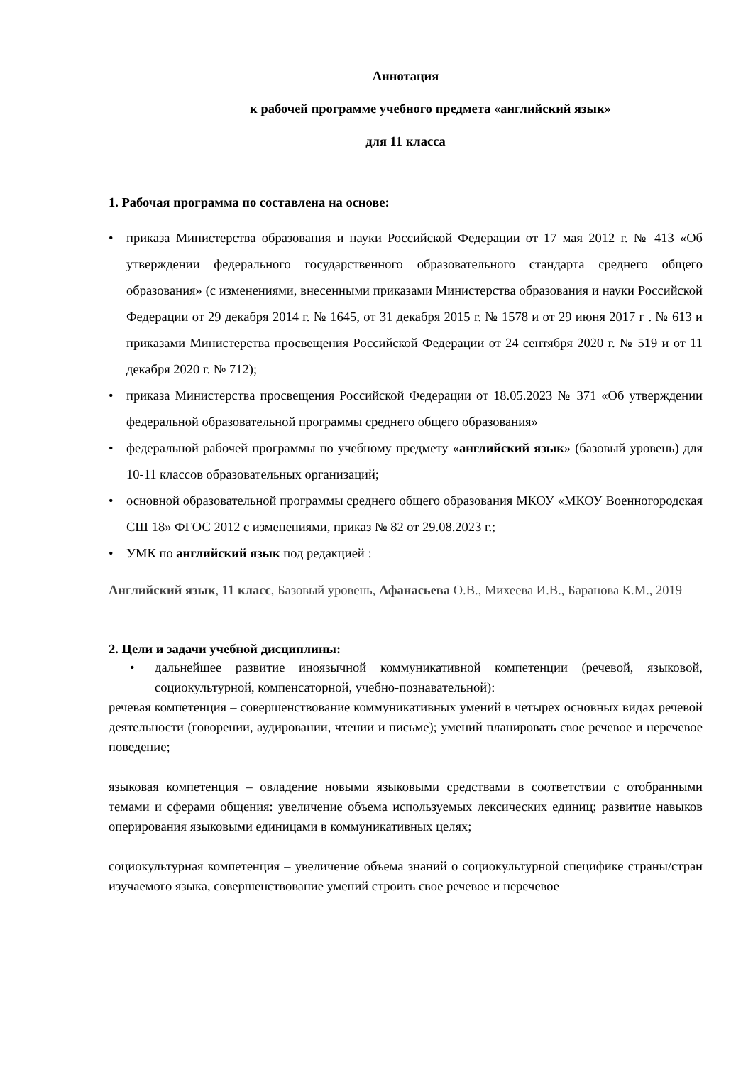Аннотация
к рабочей программе учебного предмета «английский язык»
для 11 класса
1. Рабочая программа по составлена на основе:
• приказа Министерства образования и науки Российской Федерации от 17 мая 2012 г. № 413 «Об утверждении федерального государственного образовательного стандарта среднего общего образования» (с изменениями, внесенными приказами Министерства образования и науки Российской Федерации от 29 декабря 2014 г. № 1645, от 31 декабря 2015 г. № 1578 и от 29 июня 2017 г . № 613 и приказами Министерства просвещения Российской Федерации от 24 сентября 2020 г. № 519 и от 11 декабря 2020 г. № 712);
• приказа Министерства просвещения Российской Федерации от 18.05.2023 № 371 «Об утверждении федеральной образовательной программы среднего общего образования»
• федеральной рабочей программы по учебному предмету «английский язык» (базовый уровень) для 10-11 классов образовательных организаций;
• основной образовательной программы среднего общего образования МКОУ «МКОУ Военногородская СШ 18» ФГОС 2012 с изменениями, приказ № 82 от 29.08.2023 г.;
• УМК по английский язык под редакцией :
Английский язык, 11 класс, Базовый уровень, Афанасьева О.В., Михеева И.В., Баранова К.М., 2019
2. Цели и задачи учебной дисциплины:
• дальнейшее развитие иноязычной коммуникативной компетенции (речевой, языковой, социокультурной, компенсаторной, учебно-познавательной):
речевая компетенция – совершенствование коммуникативных умений в четырех основных видах речевой деятельности (говорении, аудировании, чтении и письме); умений планировать свое речевое и неречевое поведение;
языковая компетенция – овладение новыми языковыми средствами в соответствии с отобранными темами и сферами общения: увеличение объема используемых лексических единиц; развитие навыков оперирования языковыми единицами в коммуникативных целях;
социокультурная компетенция – увеличение объема знаний о социокультурной специфике страны/стран изучаемого языка, совершенствование умений строить свое речевое и неречевое